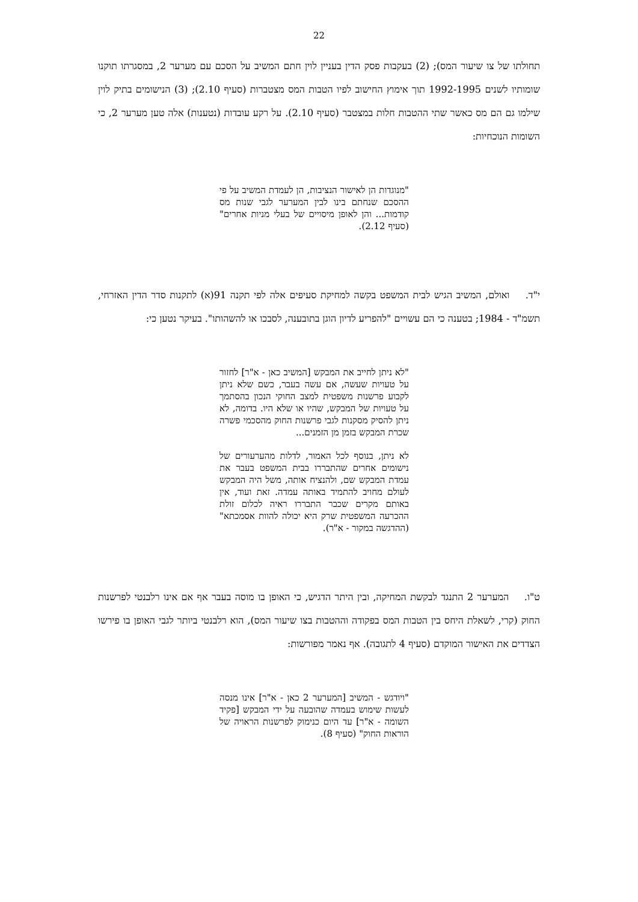22
תחולתו של צו שיעור המס); (2) בעקבות פסק הדין בעניין לוין חתם המשיב על הסכם עם מערער 2, במסגרתו תוקנו שומותיו לשנים 1992-1995 תוך אימוץ החישוב לפיו הטבות המס מצטברות (סעיף 2.10); (3) הנישומים בתיק לוין שילמו גם הם מס כאשר שתי ההטבות חלות במצטבר (סעיף 2.10). על רקע עובדות (נטענות) אלה טען מערער 2, כי השומות הנוכחיות:
"מנוגדות הן לאישור הנציבות, הן לעמדת המשיב על פי ההסכם שנחתם בינו לבין המערער לגבי שנות מס קודמות... והן לאופן מיסויים של בעלי מניות אחרים" (סעיף 2.12).
י"ד. ואולם, המשיב הגיש לבית המשפט בקשה למחיקת סעיפים אלה לפי תקנה 91(א) לתקנות סדר הדין האזרחי, תשמ"ד - 1984; בטענה כי הם עשויים "להפריע לדיון הוגן בתובענה, לסבכו או להשהותו". בעיקר נטען כי:
"לא ניתן לחייב את המבקש [המשיב כאן - א"ר] לחזור על טעויות שעשה, אם עשה בעבר, כשם שלא ניתן לקבוע פרשנות משפטית למצב החוקי הנכון בהסתמך על טעויות של המבקש, שהיו או שלא היו. בדומה, לא ניתן להסיק מסקנות לגבי פרשנות החוק מהסכמי פשרה שכרת המבקש בזמן מן הזמנים...
לא ניתן, בנוסף לכל האמור, לדלות מהערעורים של נישומים אחרים שהתבררו בבית המשפט בעבר את עמדת המבקש שם, ולהנציח אותה, משל היה המבקש לעולם מחויב להתמיד באותה עמדה. זאת ועוד, אין באותם מקרים שכבר התבררו ראיה לכלום זולת ההכרעה המשפטית שרק היא יכולה להוות אסמכתא" (ההדגשה במקור - א"ר).
ט"ו. המערער 2 התנגד לבקשת המחיקה, ובין היתר הדגיש, כי האופן בו מוסה בעבר אף אם אינו רלבנטי לפרשנות החוק (קרי, לשאלת היחס בין הטבות המס בפקודה וההטבות בצו שיעור המס), הוא רלבנטי ביותר לגבי האופן בו פירשו הצדדים את האישור המוקדם (סעיף 4 לתגובה). אף נאמר מפורשות:
"ויודגש - המשיב [המערער 2 כאן - א"ר] אינו מנסה לעשות שימוש בעמדה שהובעה על ידי המבקש [פקיד השומה - א"ר] עד היום כנימוק לפרשנות הראויה של הוראות החוק" (סעיף 8).